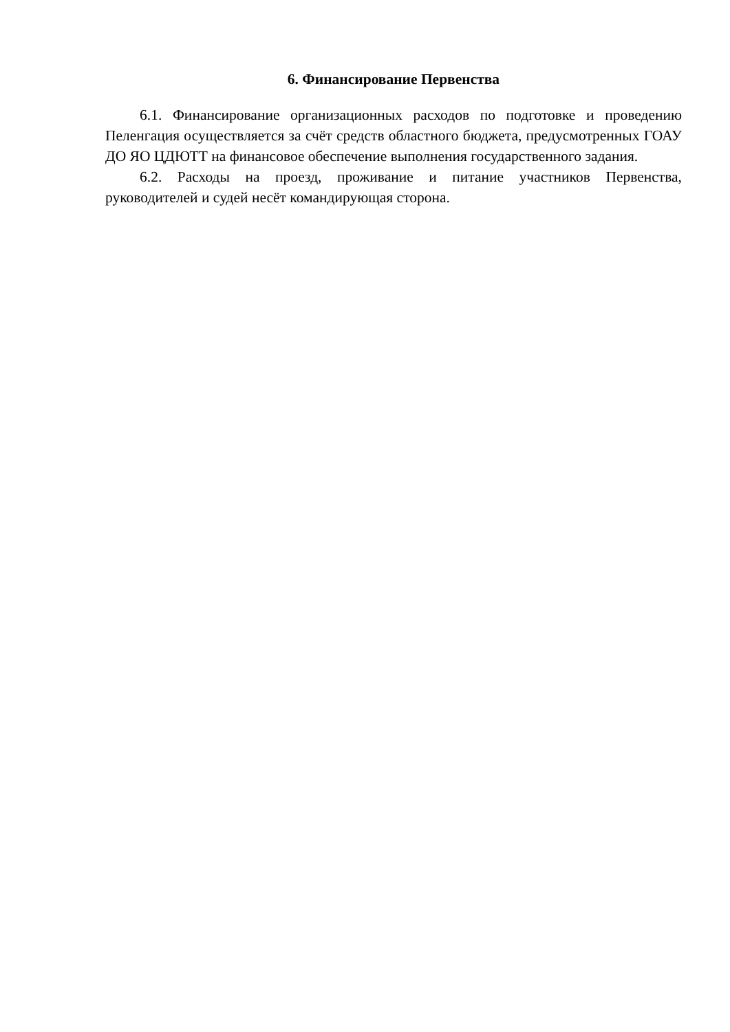6. Финансирование Первенства
6.1. Финансирование организационных расходов по подготовке и проведению Пеленгация осуществляется за счёт средств областного бюджета, предусмотренных ГОАУ ДО ЯО ЦДЮТТ на финансовое обеспечение выполнения государственного задания.
6.2. Расходы на проезд, проживание и питание участников Первенства, руководителей и судей несёт командирующая сторона.